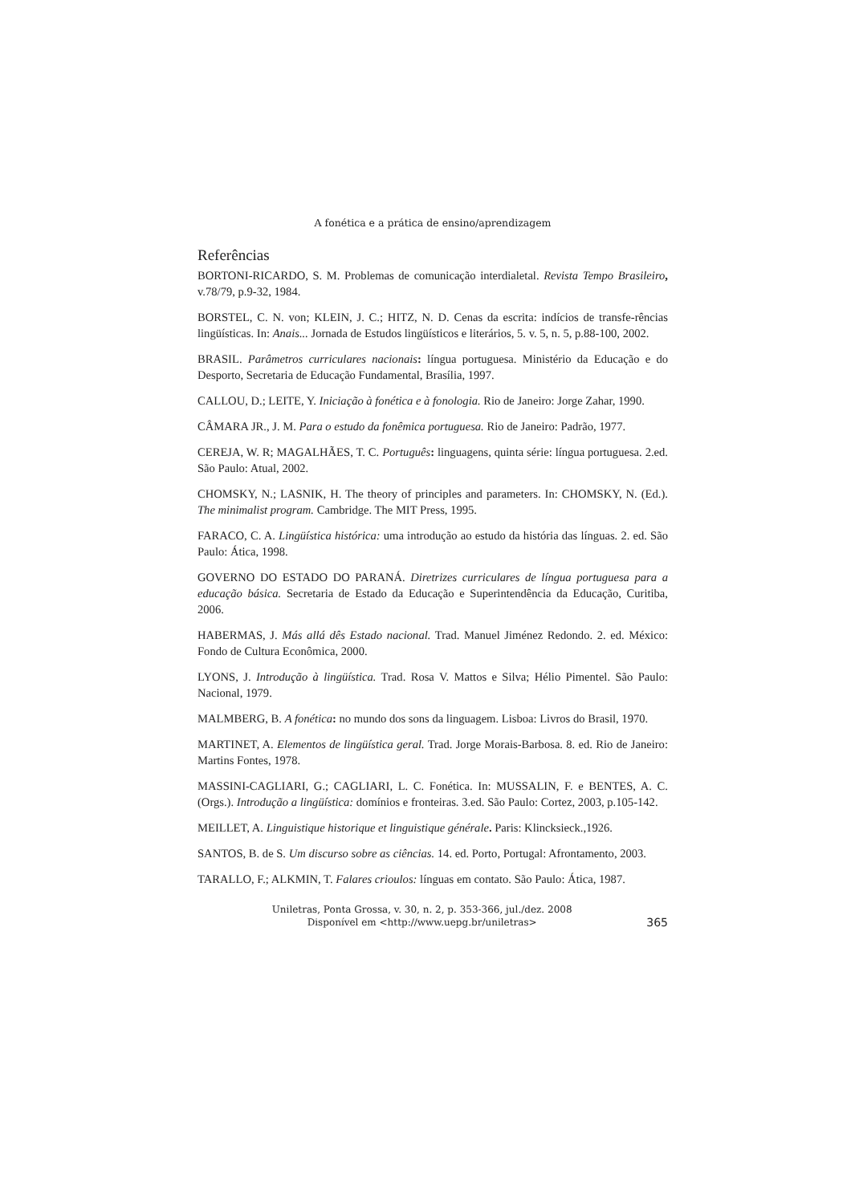A fonética e a prática de ensino/aprendizagem
Referências
BORTONI-RICARDO, S. M. Problemas de comunicação interdialetal. Revista Tempo Brasileiro, v.78/79, p.9-32, 1984.
BORSTEL, C. N. von; KLEIN, J. C.; HITZ, N. D. Cenas da escrita: indícios de transfe-rências lingüísticas. In: Anais... Jornada de Estudos lingüísticos e literários, 5. v. 5, n. 5, p.88-100, 2002.
BRASIL. Parâmetros curriculares nacionais: língua portuguesa. Ministério da Educação e do Desporto, Secretaria de Educação Fundamental, Brasília, 1997.
CALLOU, D.; LEITE, Y. Iniciação à fonética e à fonologia. Rio de Janeiro: Jorge Zahar, 1990.
CÂMARA JR., J. M. Para o estudo da fonêmica portuguesa. Rio de Janeiro: Padrão, 1977.
CEREJA, W. R; MAGALHÃES, T. C. Português: linguagens, quinta série: língua portuguesa. 2.ed. São Paulo: Atual, 2002.
CHOMSKY, N.; LASNIK, H. The theory of principles and parameters. In: CHOMSKY, N. (Ed.). The minimalist program. Cambridge. The MIT Press, 1995.
FARACO, C. A. Lingüística histórica: uma introdução ao estudo da história das línguas. 2. ed. São Paulo: Ática, 1998.
GOVERNO DO ESTADO DO PARANÁ. Diretrizes curriculares de língua portuguesa para a educação básica. Secretaria de Estado da Educação e Superintendência da Educação, Curitiba, 2006.
HABERMAS, J. Más allá dês Estado nacional. Trad. Manuel Jiménez Redondo. 2. ed. México: Fondo de Cultura Econômica, 2000.
LYONS, J. Introdução à lingüística. Trad. Rosa V. Mattos e Silva; Hélio Pimentel. São Paulo: Nacional, 1979.
MALMBERG, B. A fonética: no mundo dos sons da linguagem. Lisboa: Livros do Brasil, 1970.
MARTINET, A. Elementos de lingüística geral. Trad. Jorge Morais-Barbosa. 8. ed. Rio de Janeiro: Martins Fontes, 1978.
MASSINI-CAGLIARI, G.; CAGLIARI, L. C. Fonética. In: MUSSALIN, F. e BENTES, A. C. (Orgs.). Introdução a lingüística: domínios e fronteiras. 3.ed. São Paulo: Cortez, 2003, p.105-142.
MEILLET, A. Linguistique historique et linguistique générale. Paris: Klincksieck.,1926.
SANTOS, B. de S. Um discurso sobre as ciências. 14. ed. Porto, Portugal: Afrontamento, 2003.
TARALLO, F.; ALKMIN, T. Falares crioulos: línguas em contato. São Paulo: Ática, 1987.
Uniletras, Ponta Grossa, v. 30, n. 2, p. 353-366, jul./dez. 2008
Disponível em <http://www.uepg.br/uniletras>
365